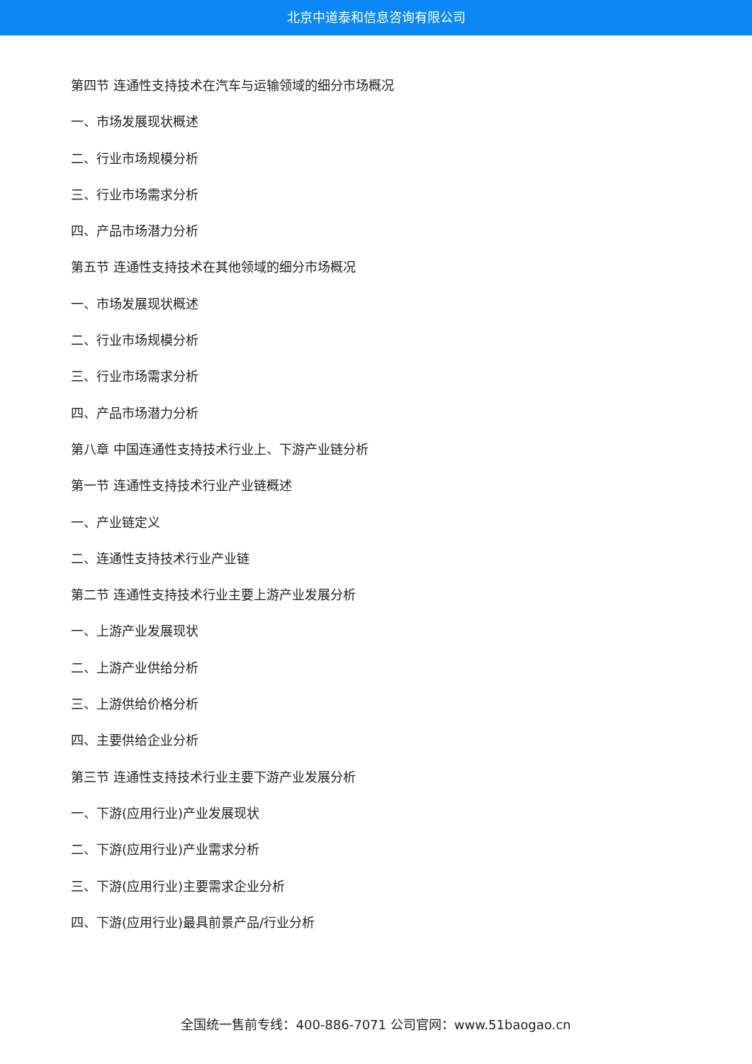北京中道泰和信息咨询有限公司
第四节 连通性支持技术在汽车与运输领域的细分市场概况
一、市场发展现状概述
二、行业市场规模分析
三、行业市场需求分析
四、产品市场潜力分析
第五节 连通性支持技术在其他领域的细分市场概况
一、市场发展现状概述
二、行业市场规模分析
三、行业市场需求分析
四、产品市场潜力分析
第八章 中国连通性支持技术行业上、下游产业链分析
第一节 连通性支持技术行业产业链概述
一、产业链定义
二、连通性支持技术行业产业链
第二节 连通性支持技术行业主要上游产业发展分析
一、上游产业发展现状
二、上游产业供给分析
三、上游供给价格分析
四、主要供给企业分析
第三节 连通性支持技术行业主要下游产业发展分析
一、下游(应用行业)产业发展现状
二、下游(应用行业)产业需求分析
三、下游(应用行业)主要需求企业分析
四、下游(应用行业)最具前景产品/行业分析
全国统一售前专线：400-886-7071 公司官网：www.51baogao.cn